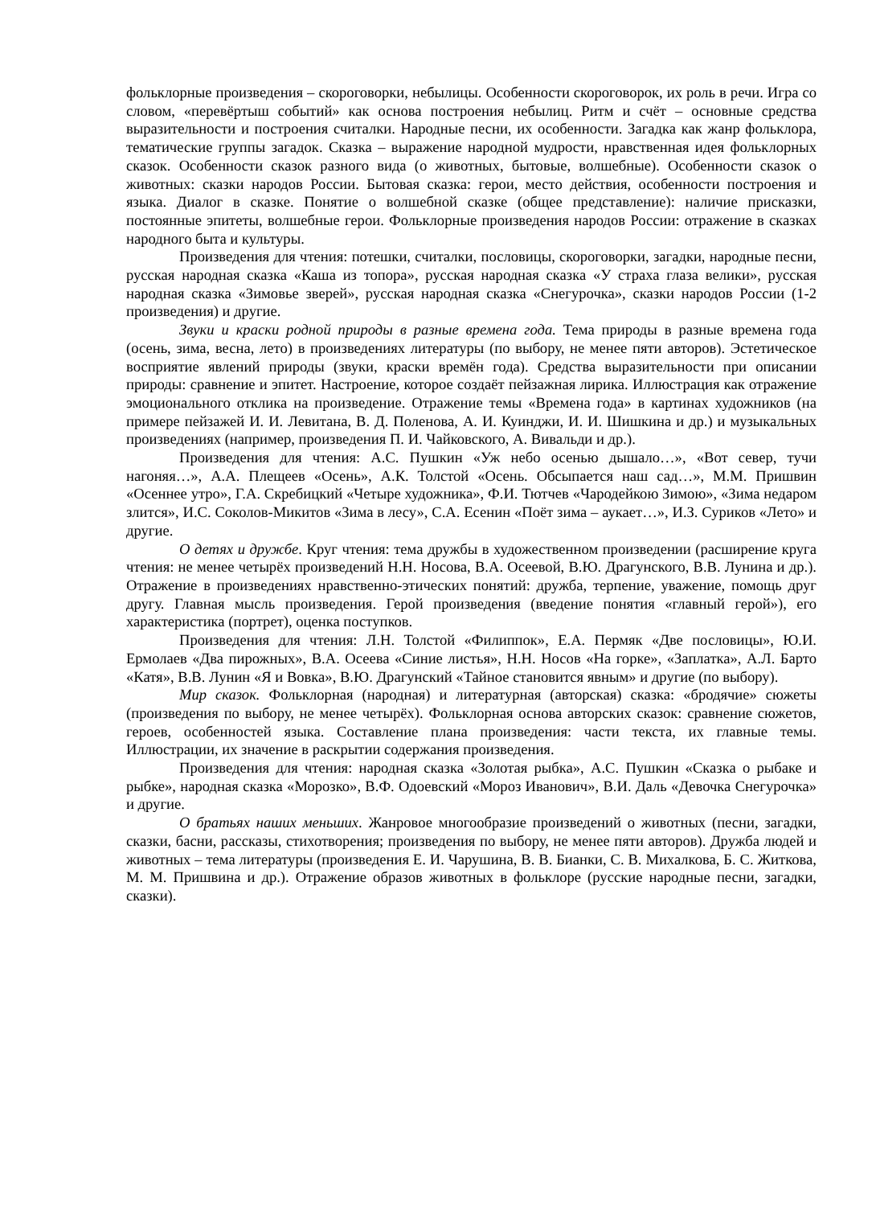фольклорные произведения – скороговорки, небылицы. Особенности скороговорок, их роль в речи. Игра со словом, «перевёртыш событий» как основа построения небылиц. Ритм и счёт – основные средства выразительности и построения считалки. Народные песни, их особенности. Загадка как жанр фольклора, тематические группы загадок. Сказка – выражение народной мудрости, нравственная идея фольклорных сказок. Особенности сказок разного вида (о животных, бытовые, волшебные). Особенности сказок о животных: сказки народов России. Бытовая сказка: герои, место действия, особенности построения и языка. Диалог в сказке. Понятие о волшебной сказке (общее представление): наличие присказки, постоянные эпитеты, волшебные герои. Фольклорные произведения народов России: отражение в сказках народного быта и культуры.
Произведения для чтения: потешки, считалки, пословицы, скороговорки, загадки, народные песни, русская народная сказка «Каша из топора», русская народная сказка «У страха глаза велики», русская народная сказка «Зимовье зверей», русская народная сказка «Снегурочка», сказки народов России (1-2 произведения) и другие.
Звуки и краски родной природы в разные времена года. Тема природы в разные времена года (осень, зима, весна, лето) в произведениях литературы (по выбору, не менее пяти авторов). Эстетическое восприятие явлений природы (звуки, краски времён года). Средства выразительности при описании природы: сравнение и эпитет. Настроение, которое создаёт пейзажная лирика. Иллюстрация как отражение эмоционального отклика на произведение. Отражение темы «Времена года» в картинах художников (на примере пейзажей И. И. Левитана, В. Д. Поленова, А. И. Куинджи, И. И. Шишкина и др.) и музыкальных произведениях (например, произведения П. И. Чайковского, А. Вивальди и др.).
Произведения для чтения: А.С. Пушкин «Уж небо осенью дышало…», «Вот север, тучи нагоняя…», А.А. Плещеев «Осень», А.К. Толстой «Осень. Обсыпается наш сад…», М.М. Пришвин «Осеннее утро», Г.А. Скребицкий «Четыре художника», Ф.И. Тютчев «Чародейкою Зимою», «Зима недаром злится», И.С. Соколов-Микитов «Зима в лесу», С.А. Есенин «Поёт зима – аукает…», И.З. Суриков «Лето» и другие.
О детях и дружбе. Круг чтения: тема дружбы в художественном произведении (расширение круга чтения: не менее четырёх произведений Н.Н. Носова, В.А. Осеевой, В.Ю. Драгунского, В.В. Лунина и др.). Отражение в произведениях нравственно-этических понятий: дружба, терпение, уважение, помощь друг другу. Главная мысль произведения. Герой произведения (введение понятия «главный герой»), его характеристика (портрет), оценка поступков.
Произведения для чтения: Л.Н. Толстой «Филиппок», Е.А. Пермяк «Две пословицы», Ю.И. Ермолаев «Два пирожных», В.А. Осеева «Синие листья», Н.Н. Носов «На горке», «Заплатка», А.Л. Барто «Катя», В.В. Лунин «Я и Вовка», В.Ю. Драгунский «Тайное становится явным» и другие (по выбору).
Мир сказок. Фольклорная (народная) и литературная (авторская) сказка: «бродячие» сюжеты (произведения по выбору, не менее четырёх). Фольклорная основа авторских сказок: сравнение сюжетов, героев, особенностей языка. Составление плана произведения: части текста, их главные темы. Иллюстрации, их значение в раскрытии содержания произведения.
Произведения для чтения: народная сказка «Золотая рыбка», А.С. Пушкин «Сказка о рыбаке и рыбке», народная сказка «Морозко», В.Ф. Одоевский «Мороз Иванович», В.И. Даль «Девочка Снегурочка» и другие.
О братьях наших меньших. Жанровое многообразие произведений о животных (песни, загадки, сказки, басни, рассказы, стихотворения; произведения по выбору, не менее пяти авторов). Дружба людей и животных – тема литературы (произведения Е. И. Чарушина, В. В. Бианки, С. В. Михалкова, Б. С. Житкова, М. М. Пришвина и др.). Отражение образов животных в фольклоре (русские народные песни, загадки, сказки).